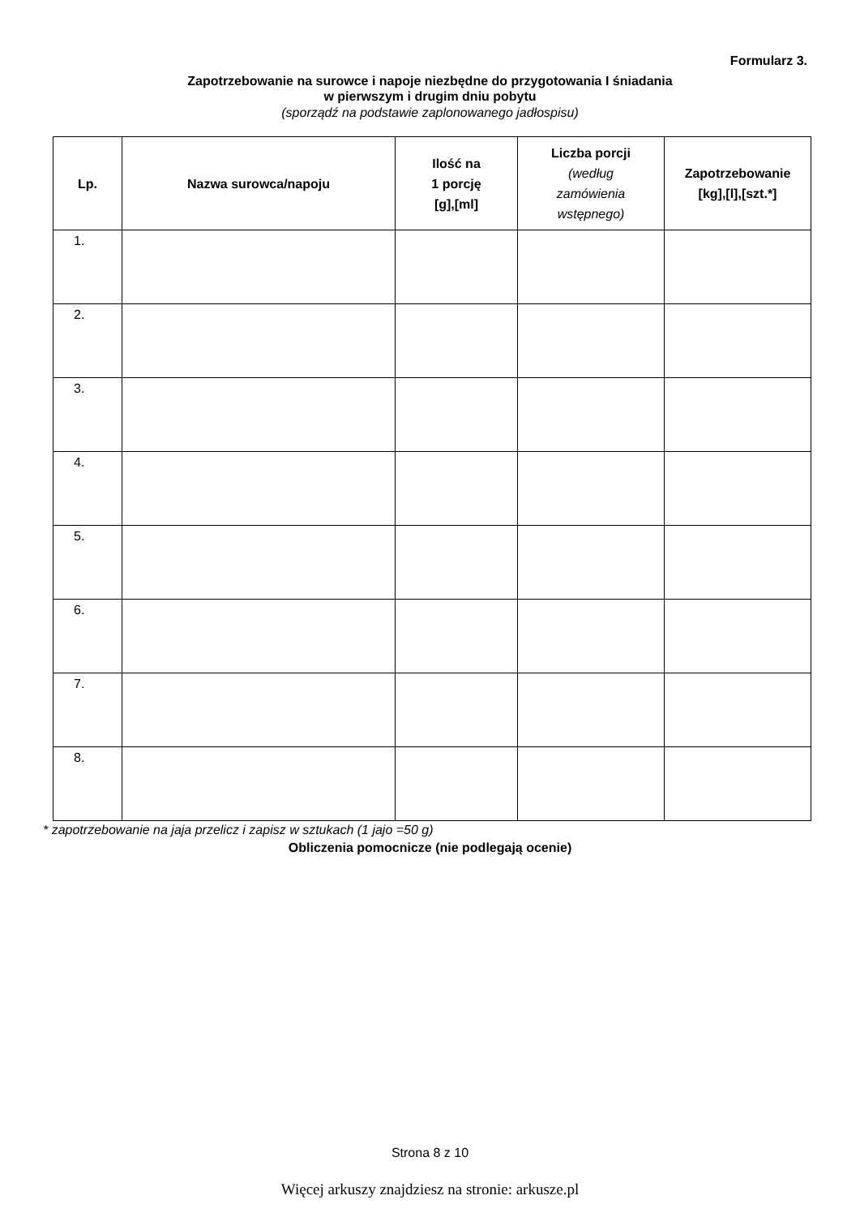Formularz 3.
Zapotrzebowanie na surowce i napoje niezbędne do przygotowania I śniadania
w pierwszym i drugim dniu pobytu
(sporządź na podstawie zaplonowanego jadłospisu)
| Lp. | Nazwa surowca/napoju | Ilość na 1 porcję [g],[ml] | Liczba porcji (według zamówienia wstępnego) | Zapotrzebowanie [kg],[l],[szt.*] |
| --- | --- | --- | --- | --- |
| 1. | | | | |
| 2. | | | | |
| 3. | | | | |
| 4. | | | | |
| 5. | | | | |
| 6. | | | | |
| 7. | | | | |
| 8. | | | | |
* zapotrzebowanie na jaja przelicz i zapisz w sztukach (1 jajo =50 g)
Obliczenia pomocnicze (nie podlegają ocenie)
Strona 8 z 10
Więcej arkuszy znajdziesz na stronie: arkusze.pl